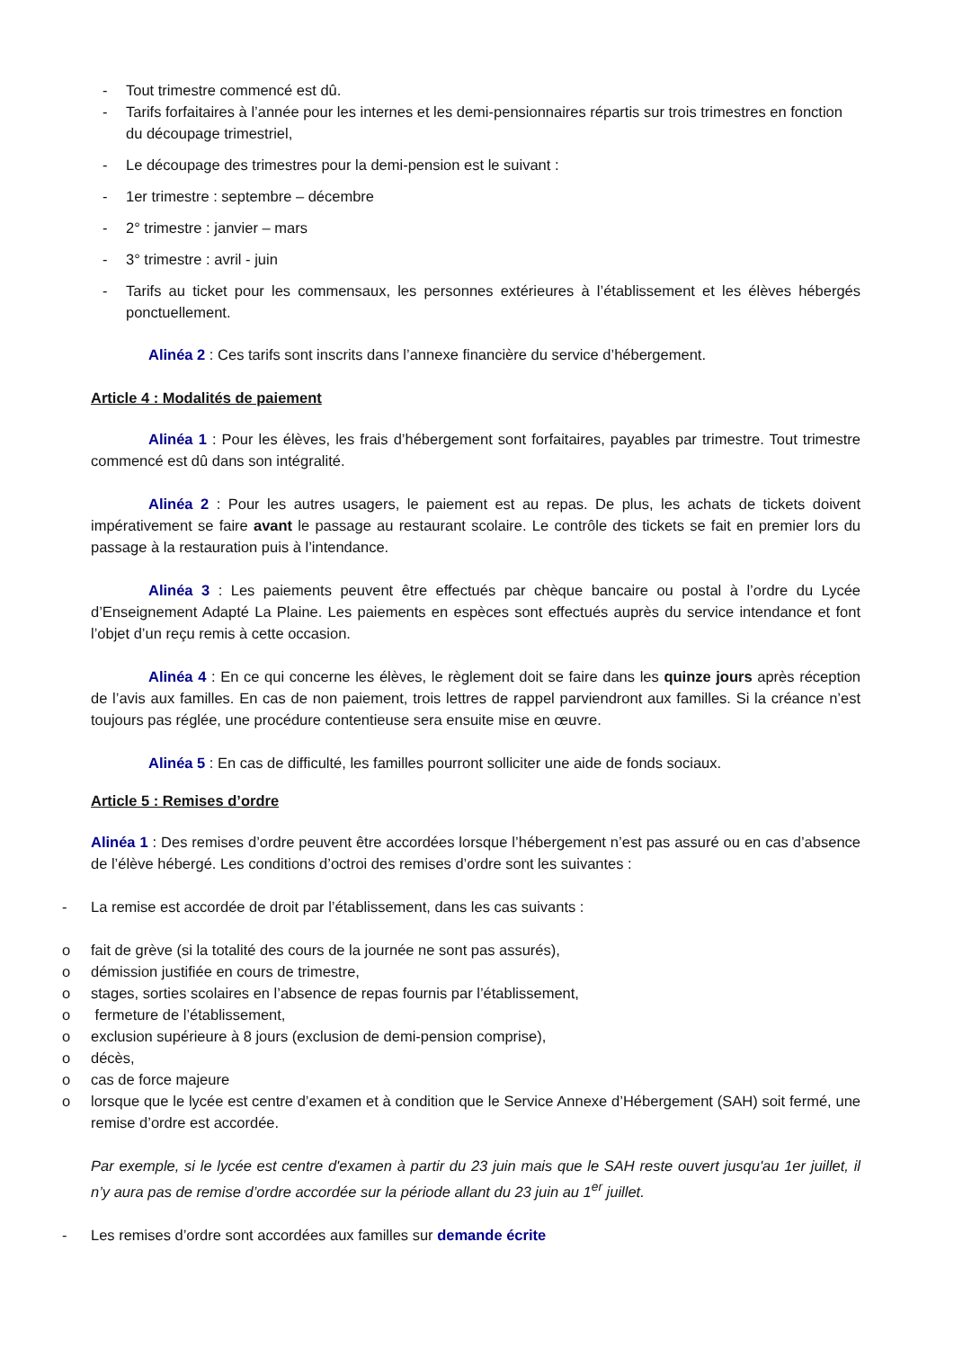- Tout trimestre commencé est dû.
- Tarifs forfaitaires à l’année pour les internes et les demi-pensionnaires répartis sur trois trimestres en fonction du découpage trimestriel,
- Le découpage des trimestres pour la demi-pension est le suivant :
- 1er trimestre : septembre – décembre
- 2° trimestre : janvier – mars
- 3° trimestre : avril - juin
- Tarifs au ticket pour les commensaux, les personnes extérieures à l’établissement et les élèves hébergés ponctuellement.
Alinéa 2 : Ces tarifs sont inscrits dans l’annexe financière du service d’hébergement.
Article 4 : Modalités de paiement
Alinéa 1 : Pour les élèves, les frais d’hébergement sont forfaitaires, payables par trimestre. Tout trimestre commencé est dû dans son intégralité.
Alinéa 2 : Pour les autres usagers, le paiement est au repas. De plus, les achats de tickets doivent impérativement se faire avant le passage au restaurant scolaire. Le contrôle des tickets se fait en premier lors du passage à la restauration puis à l’intendance.
Alinéa 3 : Les paiements peuvent être effectués par chèque bancaire ou postal à l’ordre du Lycée d’Enseignement Adapté La Plaine. Les paiements en espèces sont effectués auprès du service intendance et font l’objet d’un reçu remis à cette occasion.
Alinéa 4 : En ce qui concerne les élèves, le règlement doit se faire dans les quinze jours après réception de l’avis aux familles. En cas de non paiement, trois lettres de rappel parviendront aux familles. Si la créance n’est toujours pas réglée, une procédure contentieuse sera ensuite mise en œuvre.
Alinéa 5 : En cas de difficulté, les familles pourront solliciter une aide de fonds sociaux.
Article 5 : Remises d’ordre
Alinéa 1 : Des remises d’ordre peuvent être accordées lorsque l’hébergement n’est pas assuré ou en cas d’absence de l’élève hébergé. Les conditions d’octroi des remises d’ordre sont les suivantes :
- La remise est accordée de droit par l’établissement, dans les cas suivants :
o fait de grève (si la totalité des cours de la journée ne sont pas assurés),
o démission justifiée en cours de trimestre,
o stages, sorties scolaires en l’absence de repas fournis par l’établissement,
o fermeture de l’établissement,
o exclusion supérieure à 8 jours (exclusion de demi-pension comprise),
o décès,
o cas de force majeure
o lorsque que le lycée est centre d’examen et à condition que le Service Annexe d’Hébergement (SAH) soit fermé, une remise d’ordre est accordée.
Par exemple, si le lycée est centre d'examen à partir du 23 juin mais que le SAH reste ouvert jusqu'au 1er juillet, il n’y aura pas de remise d’ordre accordée sur la période allant du 23 juin au 1<sup>er</sup> juillet.
- Les remises d’ordre sont accordées aux familles sur demande écrite